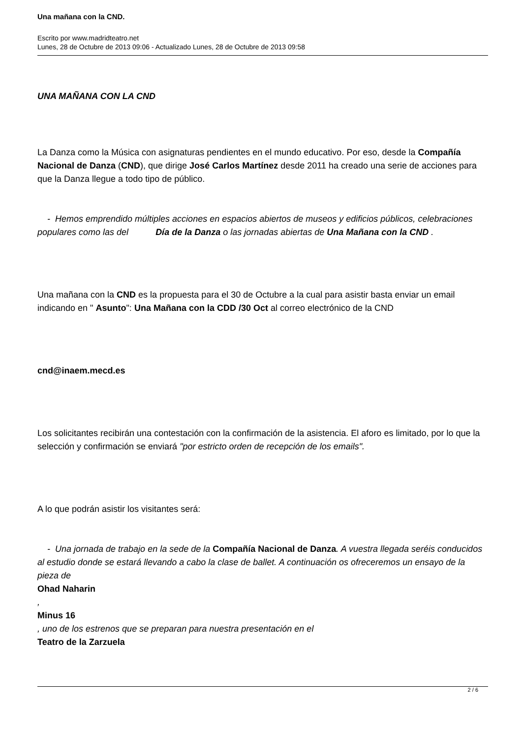Una mañana con la CND.
Escrito por www.madridteatro.net
Lunes, 28 de Octubre de 2013 09:06 - Actualizado Lunes, 28 de Octubre de 2013 09:58
UNA MAÑANA CON LA CND
La Danza como la Música con asignaturas pendientes en el mundo educativo. Por eso, desde la Compañía Nacional de Danza (CND), que dirige José Carlos Martínez desde 2011 ha creado una serie de acciones para que la Danza llegue a todo tipo de público.
- Hemos emprendido múltiples acciones en espacios abiertos de museos y edificios públicos, celebraciones populares como las del Día de la Danza o las jornadas abiertas de Una Mañana con la CND .
Una mañana con la CND es la propuesta para el 30 de Octubre a la cual para asistir basta enviar un email indicando en " Asunto": Una Mañana con la CDD /30 Oct al correo electrónico de la CND
cnd@inaem.mecd.es
Los solicitantes recibirán una contestación con la confirmación de la asistencia. El aforo es limitado, por lo que la selección y confirmación se enviará "por estricto orden de recepción de los emails".
A lo que podrán asistir los visitantes será:
- Una jornada de trabajo en la sede de la Compañía Nacional de Danza. A vuestra llegada seréis conducidos al estudio donde se estará llevando a cabo la clase de ballet. A continuación os ofreceremos un ensayo de la pieza de
Ohad Naharin
,
Minus 16
, uno de los estrenos que se preparan para nuestra presentación en el
Teatro de la Zarzuela
2 / 6